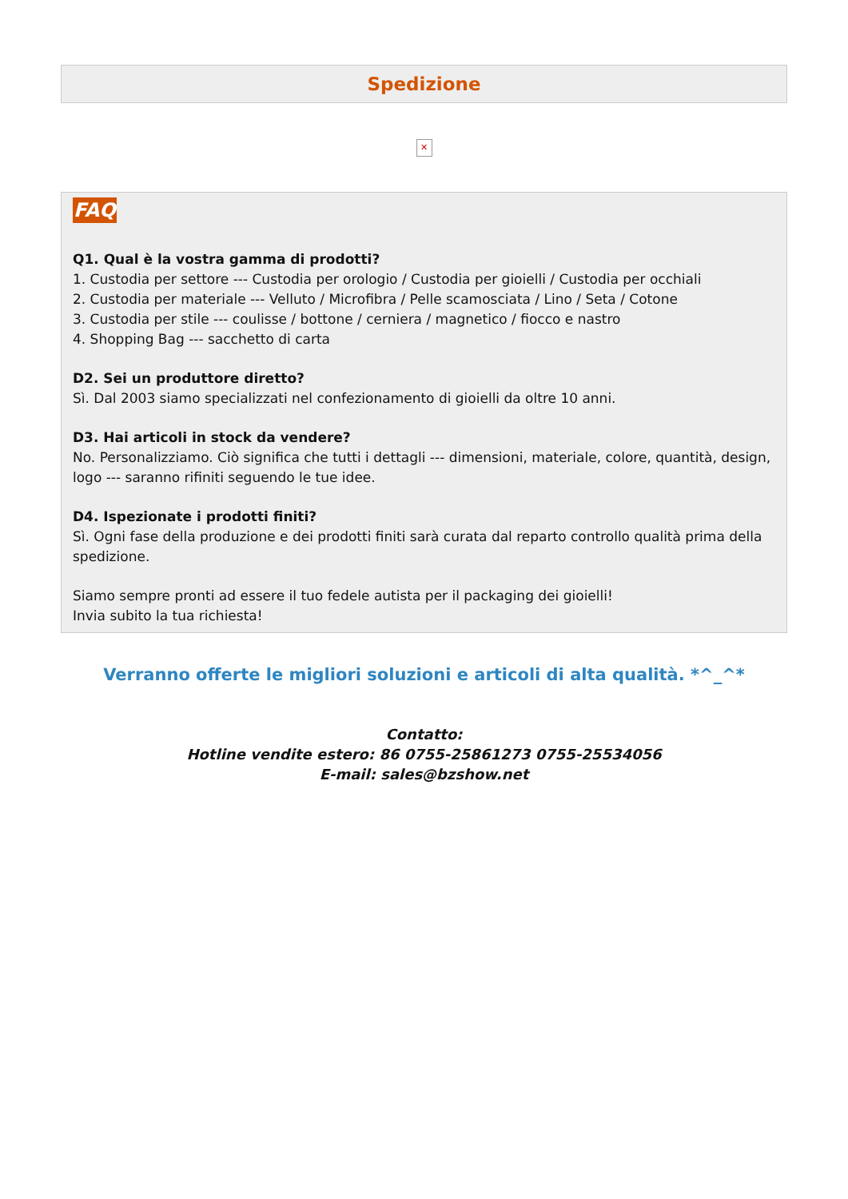Spedizione
✕
FAQ
Q1. Qual è la vostra gamma di prodotti?
1. Custodia per settore --- Custodia per orologio / Custodia per gioielli / Custodia per occhiali
2. Custodia per materiale --- Velluto / Microfibra / Pelle scamosciata / Lino / Seta / Cotone
3. Custodia per stile --- coulisse / bottone / cerniera / magnetico / fiocco e nastro
4. Shopping Bag --- sacchetto di carta
D2. Sei un produttore diretto?
Sì. Dal 2003 siamo specializzati nel confezionamento di gioielli da oltre 10 anni.
D3. Hai articoli in stock da vendere?
No. Personalizziamo. Ciò significa che tutti i dettagli --- dimensioni, materiale, colore, quantità, design, logo --- saranno rifiniti seguendo le tue idee.
D4. Ispezionate i prodotti finiti?
Sì. Ogni fase della produzione e dei prodotti finiti sarà curata dal reparto controllo qualità prima della spedizione.
Siamo sempre pronti ad essere il tuo fedele autista per il packaging dei gioielli!
Invia subito la tua richiesta!
Verranno offerte le migliori soluzioni e articoli di alta qualità. *^_^*
Contatto:
Hotline vendite estero: 86 0755-25861273 0755-25534056
E-mail: sales@bzshow.net